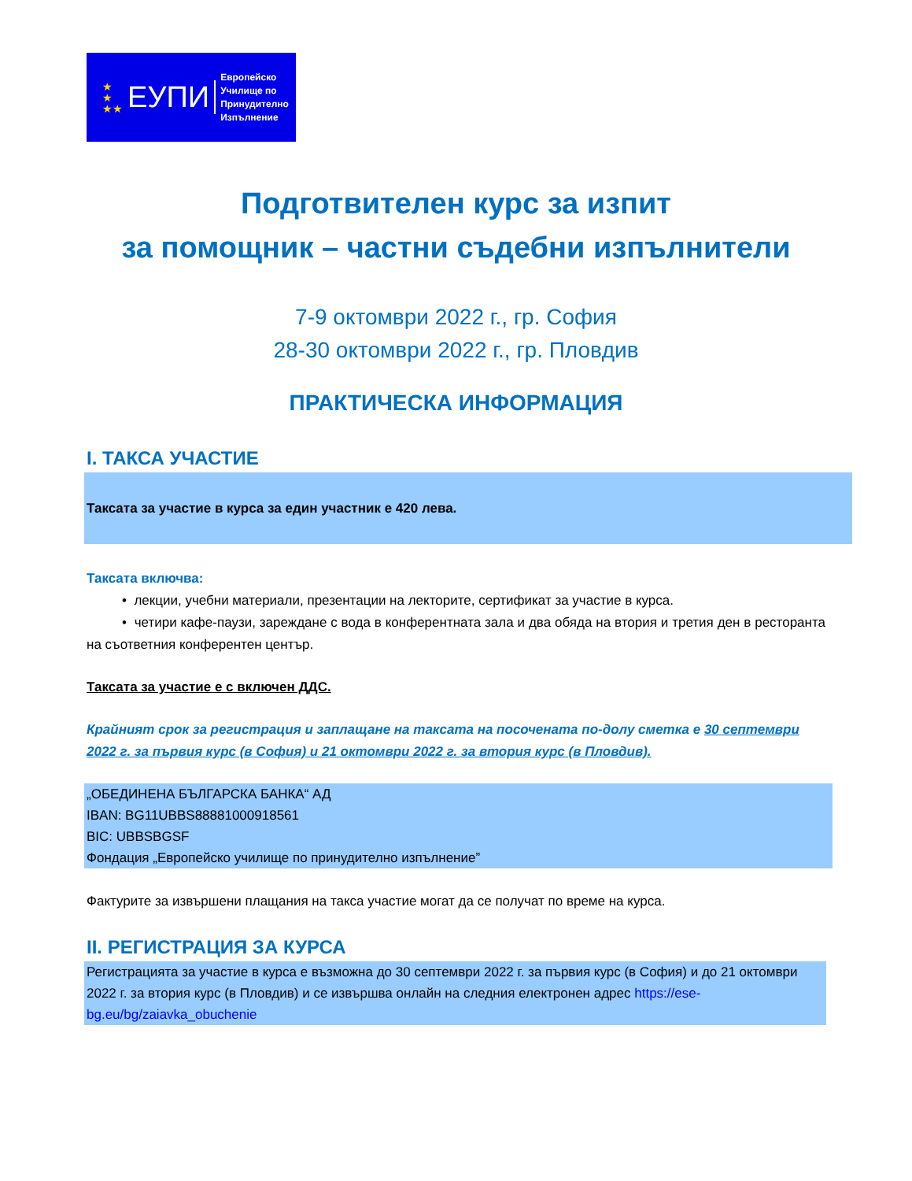★
★
★★ ЕУПИ Европейско
Училище по
Принудително
Изпълнение
Подготвителен курс за изпит
за помощник – частни съдебни изпълнители
7-9 октомври 2022 г., гр. София
28-30 октомври 2022 г., гр. Пловдив
ПРАКТИЧЕСКА ИНФОРМАЦИЯ
I. ТАКСА УЧАСТИЕ
Таксата за участие в курса за един участник е 420 лева.
Таксата включва:
• лекции, учебни материали, презентации на лекторите, сертификат за участие в курса.
• четири кафе-паузи, зареждане с вода в конферентната зала и два обяда на втория и третия ден в ресторанта на съответния конферентен център.
Таксата за участие е с включен ДДС.
Крайният срок за регистрация и заплащане на таксата на посочената по-долу сметка е 30 септември 2022 г. за първия курс (в София) и 21 октомври 2022 г. за втория курс (в Пловдив).
„ОБЕДИНЕНА БЪЛГАРСКА БАНКА“ АД
IBAN: BG11UBBS88881000918561
BIC: UBBSBGSF
Фондация „Европейско училище по принудително изпълнение”
Фактурите за извършени плащания на такса участие могат да се получат по време на курса.
II. РЕГИСТРАЦИЯ ЗА КУРСА
Регистрацията за участие в курса е възможна до 30 септември 2022 г. за първия курс (в София) и до 21 октомври 2022 г. за втория курс (в Пловдив) и се извършва онлайн на следния електронен адрес https://ese-bg.eu/bg/zaiavka_obuchenie